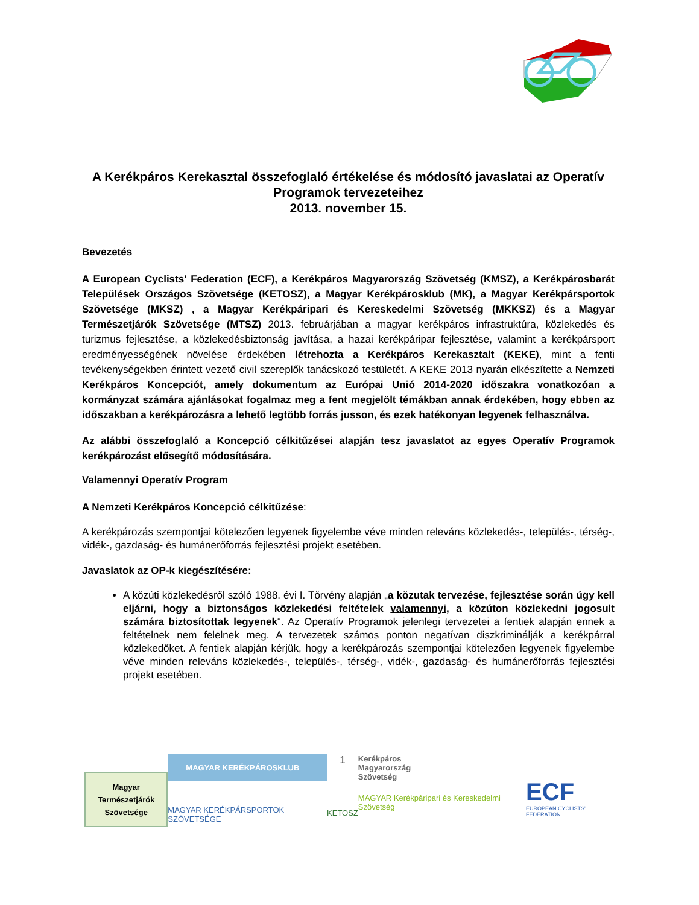A Kerékpáros Kerekasztal összefoglaló értékelése és módosító javaslatai az Operatív Programok tervezeteihez
2013. november 15.
Bevezetés
A European Cyclists' Federation (ECF), a Kerékpáros Magyarország Szövetség (KMSZ), a Kerékpárosbarát Települések Országos Szövetsége (KETOSZ), a Magyar Kerékpárosklub (MK), a Magyar Kerékpársportok Szövetsége (MKSZ) , a Magyar Kerékpáripari és Kereskedelmi Szövetség (MKKSZ) és a Magyar Természetjárók Szövetsége (MTSZ) 2013. februárjában a magyar kerékpáros infrastruktúra, közlekedés és turizmus fejlesztése, a közlekedésbiztonság javítása, a hazai kerékpáripar fejlesztése, valamint a kerékpársport eredményességének növelése érdekében létrehozta a Kerékpáros Kerekasztalt (KEKE), mint a fenti tevékenységekben érintett vezető civil szereplők tanácskozó testületét. A KEKE 2013 nyarán elkészítette a Nemzeti Kerékpáros Koncepciót, amely dokumentum az Európai Unió 2014-2020 időszakra vonatkozóan a kormányzat számára ajánlásokat fogalmaz meg a fent megjelölt témákban annak érdekében, hogy ebben az időszakban a kerékpározásra a lehető legtöbb forrás jusson, és ezek hatékonyan legyenek felhasználva.
Az alábbi összefoglaló a Koncepció célkitűzései alapján tesz javaslatot az egyes Operatív Programok kerékpározást elősegítő módosítására.
Valamennyi Operatív Program
A Nemzeti Kerékpáros Koncepció célkitűzése:
A kerékpározás szempontjai kötelezően legyenek figyelembe véve minden releváns közlekedés-, település-, térség-, vidék-, gazdaság- és humánerőforrás fejlesztési projekt esetében.
Javaslatok az OP-k kiegészítésére:
A közúti közlekedésről szóló 1988. évi I. Törvény alapján „a közutak tervezése, fejlesztése során úgy kell eljárni, hogy a biztonságos közlekedési feltételek valamennyi, a közúton közlekedni jogosult számára biztosítottak legyenek“. Az Operatív Programok jelenlegi tervezetei a fentiek alapján ennek a feltételnek nem felelnek meg. A tervezetek számos ponton negatívan diszkriminálják a kerékpárral közlekedőket. A fentiek alapján kérjük, hogy a kerékpározás szempontjai kötelezően legyenek figyelembe véve minden releváns közlekedés-, település-, térség-, vidék-, gazdaság- és humánerőforrás fejlesztési projekt esetében.
Magyar
Természetjárók
Szövetsége
MAGYAR KERÉKPÁROSKLUB
MAGYAR KERÉKPÁRSPORTOK SZÖVETSÉGE
1
KETOSZ
Kerékpáros
Magyarország
Szövetség
MAGYAR Kerékpáripari és Kereskedelmi Szövetség
ECF
EUROPEAN CYCLISTS' FEDERATION